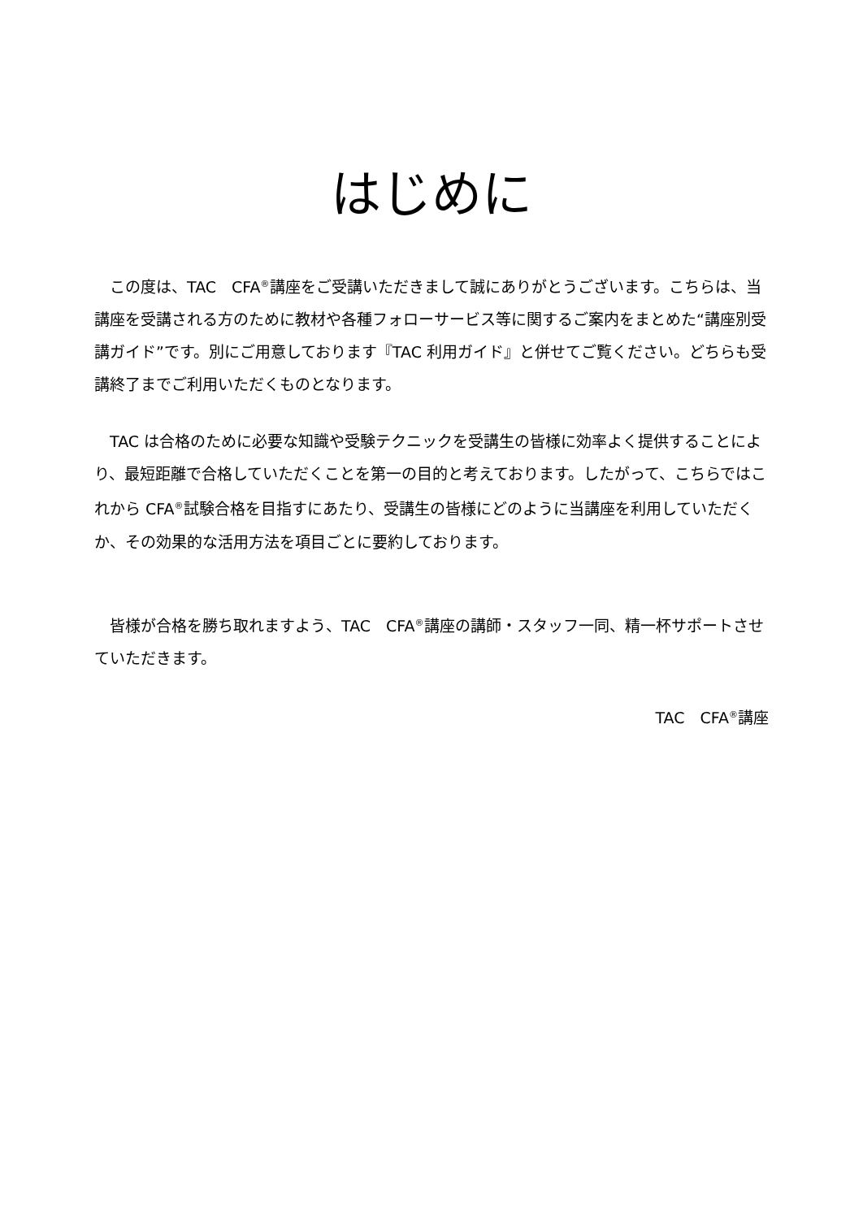はじめに
この度は、TAC　CFA<sup>®</sup>講座をご受講いただきまして誠にありがとうございます。こちらは、当講座を受講される方のために教材や各種フォローサービス等に関するご案内をまとめた“講座別受講ガイド”です。別にご用意しております『TAC 利用ガイド』と併せてご覧ください。どちらも受講終了までご利用いただくものとなります。
TAC は合格のために必要な知識や受験テクニックを受講生の皆様に効率よく提供することにより、最短距離で合格していただくことを第一の目的と考えております。したがって、こちらではこれから CFA<sup>®</sup>試験合格を目指すにあたり、受講生の皆様にどのように当講座を利用していただくか、その効果的な活用方法を項目ごとに要約しております。
皆様が合格を勝ち取れますよう、TAC　CFA<sup>®</sup>講座の講師・スタッフ一同、精一杯サポートさせていただきます。
TAC　CFA<sup>®</sup>講座